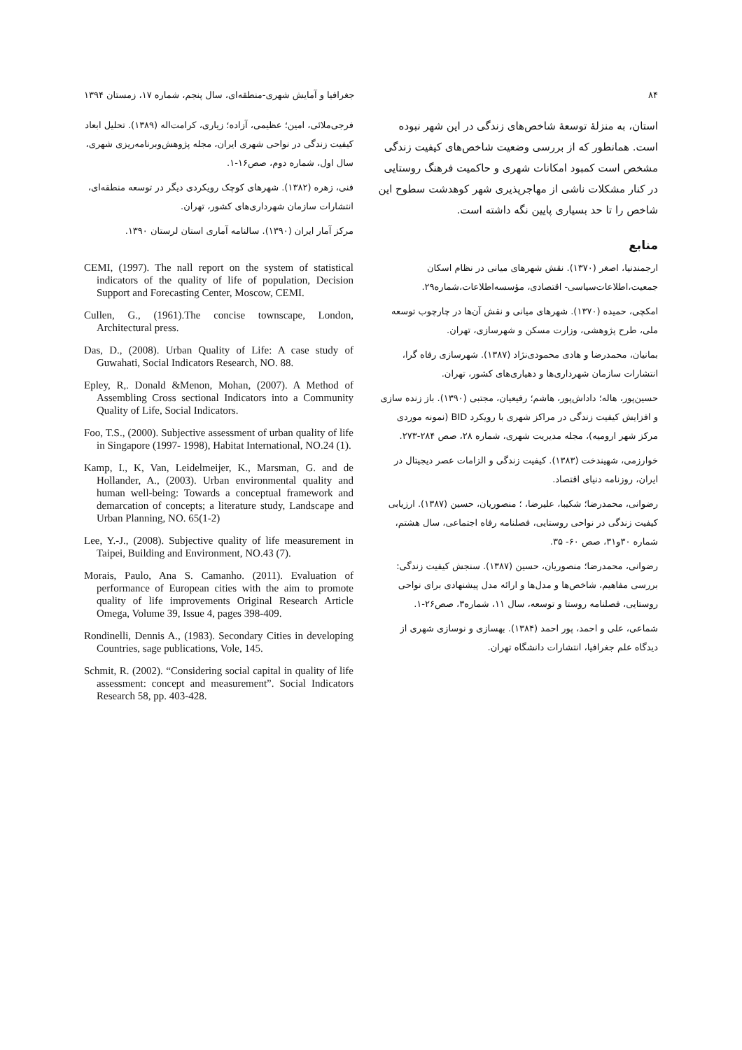۸۴ جغرافیا و آمایش شهری-منطقه‌ای، سال پنجم، شماره ۱۷، زمستان ۱۳۹۴
استان، به منزلهٔ توسعهٔ شاخص‌های زندگی در این شهر نبوده است. همانطور که از بررسی وضعیت شاخص‌های کیفیت زندگی مشخص است کمبود امکانات شهری و حاکمیت فرهنگ روستایی در کنار مشکلات ناشی از مهاجرپذیری شهر کوهدشت سطوح این شاخص را تا حد بسیاری پایین نگه داشته است.
منابع
ارجمندنیا، اصغر (۱۳۷۰). نقش شهرهای میانی در نظام اسکان جمعیت،اطلاعات‌سیاسی- اقتصادی، مؤسسه‌اطلاعات،شماره۲۹.
امکچی، حمیده (۱۳۷۰). شهرهای میانی و نقش آن‌ها در چارچوب توسعه ملی، طرح پژوهشی، وزارت مسکن و شهرسازی، تهران.
بمانیان، محمدرضا و هادی محمودی‌نژاد (۱۳۸۷). شهرسازی رفاه گرا، انتشارات سازمان شهرداری‌ها و دهیاری‌های کشور، تهران.
حسین‌پور، هاله؛ داداش‌پور، هاشم؛ رفیعیان، مجتبی (۱۳۹۰). باز زنده سازی و افزایش کیفیت زندگی در مراکز شهری با رویکرد BID (نمونه موردی مرکز شهر ارومیه)، مجله مدیریت شهری، شماره ۲۸، صص ۲۸۴-۲۷۳.
خوارزمی، شهیندخت (۱۳۸۳). کیفیت زندگی و الزامات عصر دیجیتال در ایران، روزنامه دنیای اقتصاد.
رضوانی، محمدرضا؛ شکیبا، علیرضا، ؛ منصوریان، حسین (۱۳۸۷). ارزیابی کیفیت زندگی در نواحی روستایی، فصلنامه رفاه اجتماعی، سال هشتم، شماره ۳۰و۳۱، صص ۶۰- ۳۵.
رضوانی، محمدرضا؛ منصوریان، حسین (۱۳۸۷). سنجش کیفیت زندگی: بررسی مفاهیم، شاخص‌ها و مدل‌ها و ارائه مدل پیشنهادی برای نواحی روستایی، فصلنامه روستا و توسعه، سال ۱۱، شماره۳، صص۲۶-۱.
شماعی، علی و احمد، پور احمد (۱۳۸۴). بهسازی و نوسازی شهری از دیدگاه علم جغرافیا، انتشارات دانشگاه تهران.
فرجی‌ملائی، امین؛ عظیمی، آزاده؛ زیاری، کرامت‌اله (۱۳۸۹). تحلیل ابعاد کیفیت زندگی در نواحی شهری ایران، مجله پژوهش‌وبرنامه‌ریزی شهری، سال اول، شماره دوم، صص۱۶-۱.
فنی، زهره (۱۳۸۲). شهرهای کوچک رویکردی دیگر در توسعه منطقه‌ای، انتشارات سازمان شهرداری‌های کشور، تهران.
مرکز آمار ایران (۱۳۹۰). سالنامه آماری استان لرستان ۱۳۹۰.
CEMI, (1997). The nall report on the system of statistical indicators of the quality of life of population, Decision Support and Forecasting Center, Moscow, CEMI.
Cullen, G., (1961).The concise townscape, London, Architectural press.
Das, D., (2008). Urban Quality of Life: A case study of Guwahati, Social Indicators Research, NO. 88.
Epley, R,. Donald &Menon, Mohan, (2007). A Method of Assembling Cross sectional Indicators into a Community Quality of Life, Social Indicators.
Foo, T.S., (2000). Subjective assessment of urban quality of life in Singapore (1997- 1998), Habitat International, NO.24 (1).
Kamp, I., K, Van, Leidelmeijer, K., Marsman, G. and de Hollander, A., (2003). Urban environmental quality and human well-being: Towards a conceptual framework and demarcation of concepts; a literature study, Landscape and Urban Planning, NO. 65(1-2)
Lee, Y.-J., (2008). Subjective quality of life measurement in Taipei, Building and Environment, NO.43 (7).
Morais, Paulo, Ana S. Camanho. (2011). Evaluation of performance of European cities with the aim to promote quality of life improvements Original Research Article Omega, Volume 39, Issue 4, pages 398-409.
Rondinelli, Dennis A., (1983). Secondary Cities in developing Countries, sage publications, Vole, 145.
Schmit, R. (2002). “Considering social capital in quality of life assessment: concept and measurement”. Social Indicators Research 58, pp. 403-428.